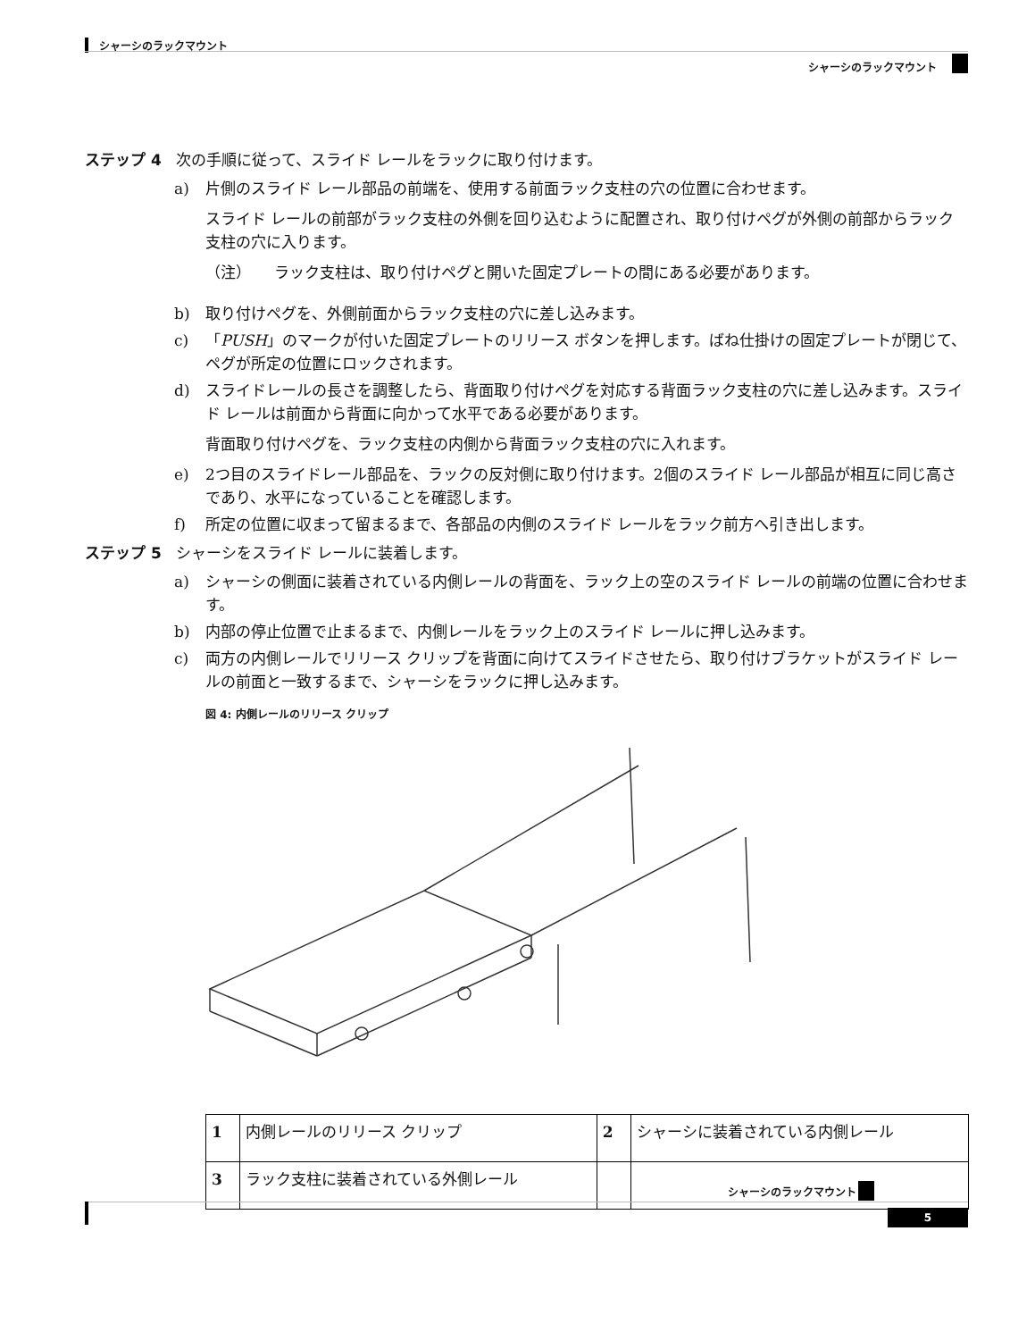シャーシのラックマウント
シャーシのラックマウント
ステップ 4 次の手順に従って、スライド レールをラックに取り付けます。
a) 片側のスライド レール部品の前端を、使用する前面ラック支柱の穴の位置に合わせます。
スライド レールの前部がラック支柱の外側を回り込むように配置され、取り付けペグが外側の前部からラック支柱の穴に入ります。
（注）　　ラック支柱は、取り付けペグと開いた固定プレートの間にある必要があります。
b) 取り付けペグを、外側前面からラック支柱の穴に差し込みます。
c) 「PUSH」のマークが付いた固定プレートのリリース ボタンを押します。ばね仕掛けの固定プレートが閉じて、ペグが所定の位置にロックされます。
d) スライドレールの長さを調整したら、背面取り付けペグを対応する背面ラック支柱の穴に差し込みます。スライド レールは前面から背面に向かって水平である必要があります。
背面取り付けペグを、ラック支柱の内側から背面ラック支柱の穴に入れます。
e) 2つ目のスライドレール部品を、ラックの反対側に取り付けます。2個のスライド レール部品が相互に同じ高さであり、水平になっていることを確認します。
f) 所定の位置に収まって留まるまで、各部品の内側のスライド レールをラック前方へ引き出します。
ステップ 5 シャーシをスライド レールに装着します。
a) シャーシの側面に装着されている内側レールの背面を、ラック上の空のスライド レールの前端の位置に合わせます。
b) 内部の停止位置で止まるまで、内側レールをラック上のスライド レールに押し込みます。
c) 両方の内側レールでリリース クリップを背面に向けてスライドさせたら、取り付けブラケットがスライド レールの前面と一致するまで、シャーシをラックに押し込みます。
図 4: 内側レールのリリース クリップ
| 1 | 内側レールのリリース クリップ | 2 | シャーシに装着されている内側レール |
| 3 | ラック支柱に装着されている外側レール | | |
シャーシのラックマウント
5